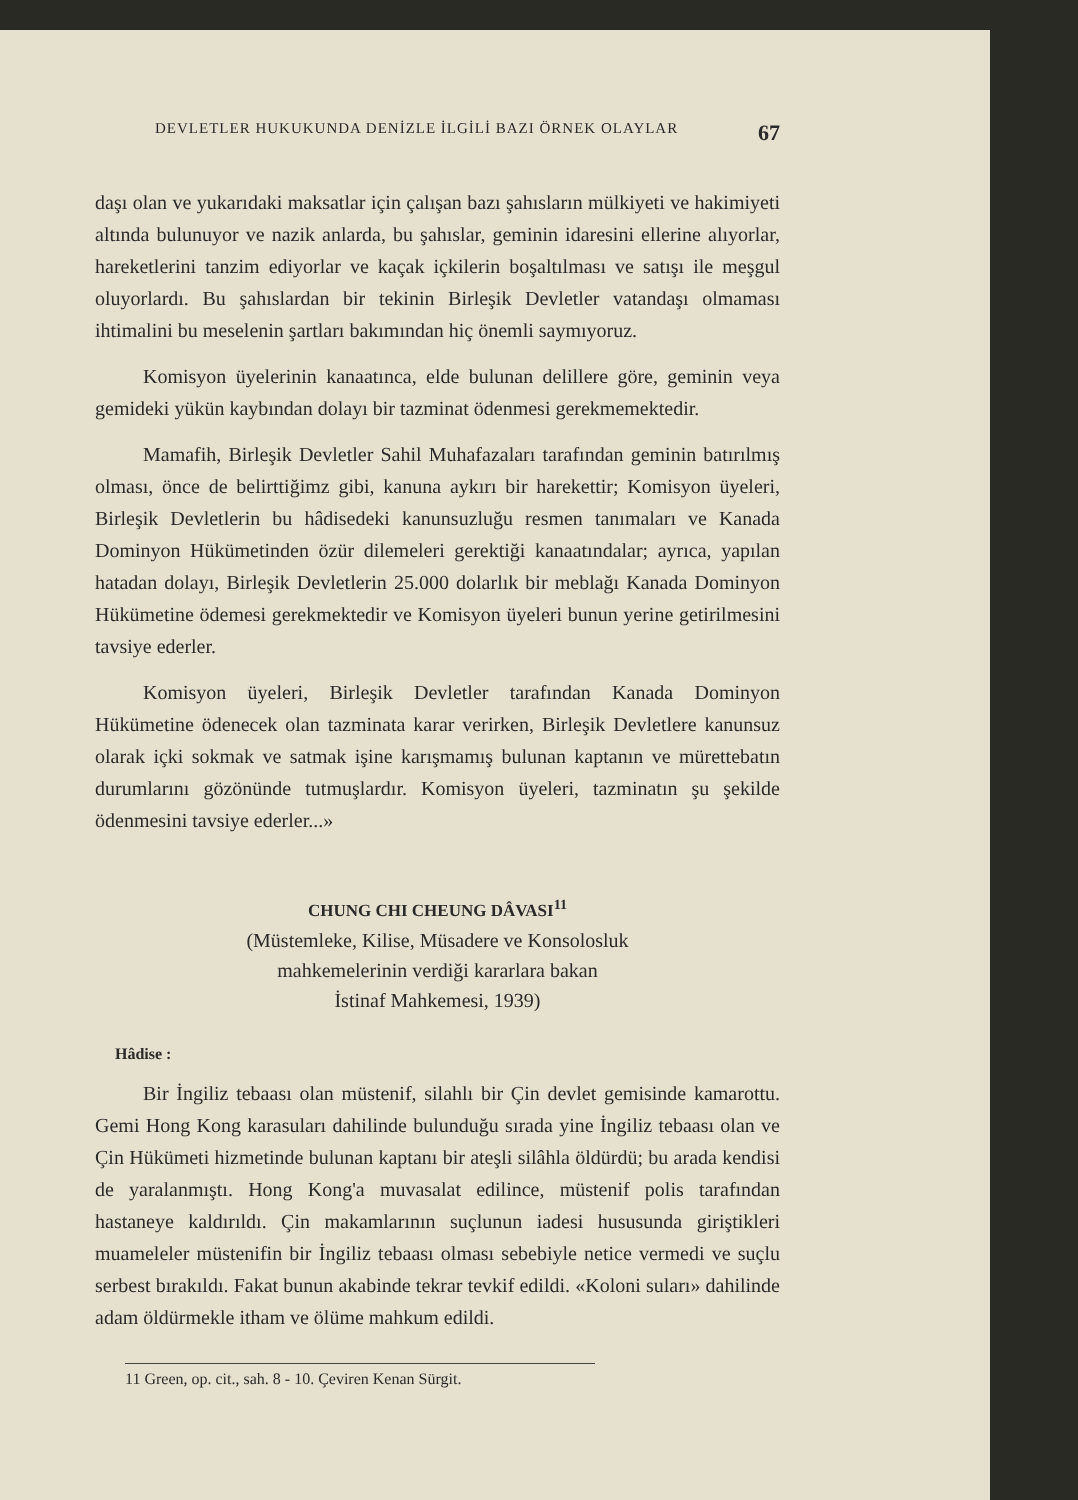DEVLETLER HUKUKUNDA DENİZLE İLGİLİ BAZI ÖRNEK OLAYLAR 67
daşı olan ve yukarıdaki maksatlar için çalışan bazı şahısların mülkiyeti ve hakimiyeti altında bulunuyor ve nazik anlarda, bu şahıslar, geminin idaresini ellerine alıyorlar, hareketlerini tanzim ediyorlar ve kaçak içkilerin boşaltılması ve satışı ile meşgul oluyorlardı. Bu şahıslardan bir tekinin Birleşik Devletler vatandaşı olmaması ihtimalini bu meselenin şartları bakımından hiç önemli saymıyoruz.
Komisyon üyelerinin kanaatınca, elde bulunan delillere göre, geminin veya gemideki yükün kaybından dolayı bir tazminat ödenmesi gerekmemektedir.
Mamafih, Birleşik Devletler Sahil Muhafazaları tarafından geminin batırılmış olması, önce de belirttiğimz gibi, kanuna aykırı bir harekettir; Komisyon üyeleri, Birleşik Devletlerin bu hâdisedeki kanunsuzluğu resmen tanımaları ve Kanada Dominyon Hükümetinden özür dilemeleri gerektiği kanaatındalar; ayrıca, yapılan hatadan dolayı, Birleşik Devletlerin 25.000 dolarlık bir meblağı Kanada Dominyon Hükümetine ödemesi gerekmektedir ve Komisyon üyeleri bunun yerine getirilmesini tavsiye ederler.
Komisyon üyeleri, Birleşik Devletler tarafından Kanada Dominyon Hükümetine ödenecek olan tazminata karar verirken, Birleşik Devletlere kanunsuz olarak içki sokmak ve satmak işine karışmamış bulunan kaptanın ve mürettebatın durumlarını gözönünde tutmuşlardır. Komisyon üyeleri, tazminatın şu şekilde ödenmesini tavsiye ederler...»
CHUNG CHI CHEUNG DÂVASI<sup>11</sup>
(Müstemleke, Kilise, Müsadere ve Konsolosluk
mahkemelerinin verdiği kararlara bakan
İstinaf Mahkemesi, 1939)
Hâdise :
Bir İngiliz tebaası olan müstenif, silahlı bir Çin devlet gemisinde kamarottu. Gemi Hong Kong karasuları dahilinde bulunduğu sırada yine İngiliz tebaası olan ve Çin Hükümeti hizmetinde bulunan kaptanı bir ateşli silâhla öldürdü; bu arada kendisi de yaralanmıştı. Hong Kong'a muvasalat edilince, müstenif polis tarafından hastaneye kaldırıldı. Çin makamlarının suçlunun iadesi hususunda giriştikleri muameleler müstenifin bir İngiliz tebaası olması sebebiyle netice vermedi ve suçlu serbest bırakıldı. Fakat bunun akabinde tekrar tevkif edildi. «Koloni suları» dahilinde adam öldürmekle itham ve ölüme mahkum edildi.
11 Green, op. cit., sah. 8 - 10. Çeviren Kenan Sürgit.